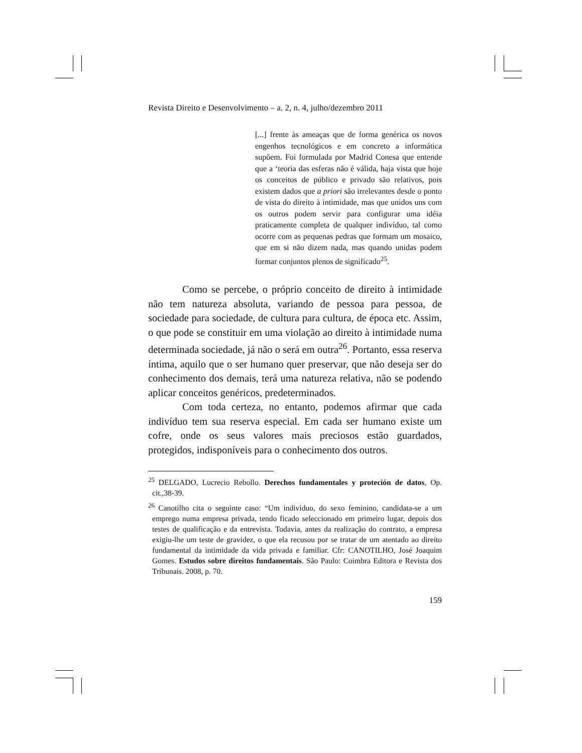Revista Direito e Desenvolvimento – a. 2, n. 4, julho/dezembro 2011
[...] frente às ameaças que de forma genérica os novos engenhos tecnológicos e em concreto a informática supõem. Foi formulada por Madrid Conesa que entende que a ‘teoria das esferas não é válida, haja vista que hoje os conceitos de público e privado são relativos, pois existem dados que a priori são irrelevantes desde o ponto de vista do direito à intimidade, mas que unidos uns com os outros podem servir para configurar uma idéia praticamente completa de qualquer indivíduo, tal como ocorre com as pequenas pedras que formam um mosaico, que em si não dizem nada, mas quando unidas podem formar conjuntos plenos de significado<sup>25</sup>.
Como se percebe, o próprio conceito de direito à intimidade não tem natureza absoluta, variando de pessoa para pessoa, de sociedade para sociedade, de cultura para cultura, de época etc. Assim, o que pode se constituir em uma violação ao direito à intimidade numa determinada sociedade, já não o será em outra<sup>26</sup>. Portanto, essa reserva íntima, aquilo que o ser humano quer preservar, que não deseja ser do conhecimento dos demais, terá uma natureza relativa, não se podendo aplicar conceitos genéricos, predeterminados.
Com toda certeza, no entanto, podemos afirmar que cada indivíduo tem sua reserva especial. Em cada ser humano existe um cofre, onde os seus valores mais preciosos estão guardados, protegidos, indisponíveis para o conhecimento dos outros.
<sup>25</sup> DELGADO, Lucrecio Rebollo. Derechos fundamentales y proteción de datos, Op. cit.,38-39.
<sup>26</sup> Canotilho cita o seguinte caso: “Um indivíduo, do sexo feminino, candidata-se a um emprego numa empresa privada, tendo ficado seleccionado em primeiro lugar, depois dos testes de qualificação e da entrevista. Todavia, antes da realização do contrato, a empresa exigiu-lhe um teste de gravidez, o que ela recusou por se tratar de um atentado ao direito fundamental da intimidade da vida privada e familiar. Cfr: CANOTILHO, José Joaquim Gomes. Estudos sobre direitos fundamentais. São Paulo: Coimbra Editora e Revista dos Tribunais. 2008, p. 70.
159